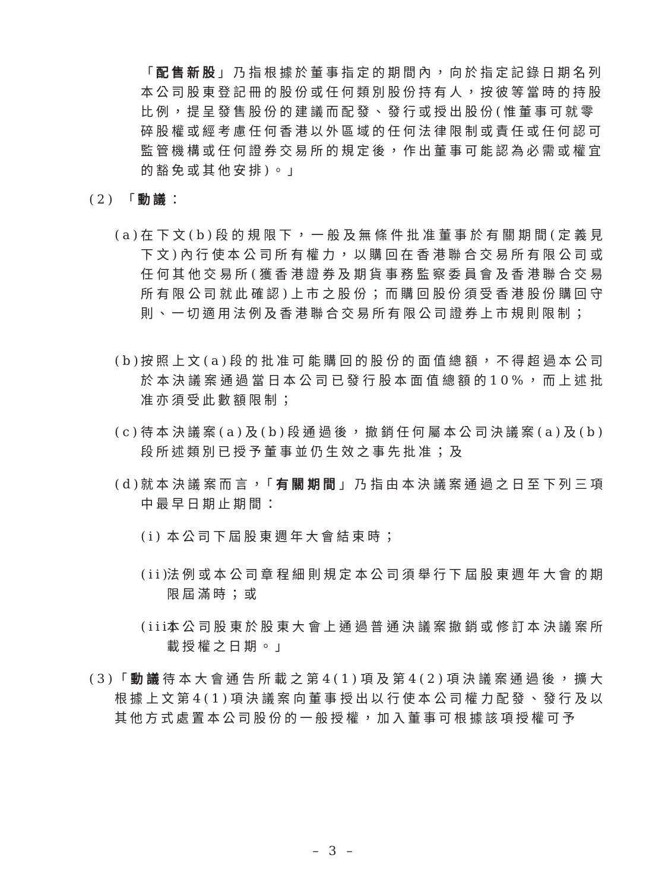「配售新股」乃指根據於董事指定的期間內，向於指定記錄日期名列本公司股東登記冊的股份或任何類別股份持有人，按彼等當時的持股比例，提呈發售股份的建議而配發、發行或授出股份(惟董事可就零碎股權或經考慮任何香港以外區域的任何法律限制或責任或任何認可監管機構或任何證券交易所的規定後，作出董事可能認為必需或權宜的豁免或其他安排)。」
(2) 「動議：
(a)
在下文(b)段的規限下，一般及無條件批准董事於有關期間(定義見下文)內行使本公司所有權力，以購回在香港聯合交易所有限公司或任何其他交易所(獲香港證券及期貨事務監察委員會及香港聯合交易所有限公司就此確認)上市之股份；而購回股份須受香港股份購回守則、一切適用法例及香港聯合交易所有限公司證券上市規則限制；
(b)
按照上文(a)段的批准可能購回的股份的面值總額，不得超過本公司於本決議案通過當日本公司已發行股本面值總額的10%，而上述批准亦須受此數額限制；
(c)
待本決議案(a)及(b)段通過後，撤銷任何屬本公司決議案(a)及(b)段所述類別已授予董事並仍生效之事先批准；及
(d)
就本決議案而言，「有關期間」乃指由本決議案通過之日至下列三項中最早日期止期間：
(i)
本公司下屆股東週年大會結束時；
(ii)
法例或本公司章程細則規定本公司須舉行下屆股東週年大會的期限屆滿時；或
(iii)
本公司股東於股東大會上通過普通決議案撤銷或修訂本決議案所載授權之日期。」
(3)
「動議待本大會通告所載之第4(1)項及第4(2)項決議案通過後，擴大根據上文第4(1)項決議案向董事授出以行使本公司權力配發、發行及以其他方式處置本公司股份的一般授權，加入董事可根據該項授權可予
– 3 –